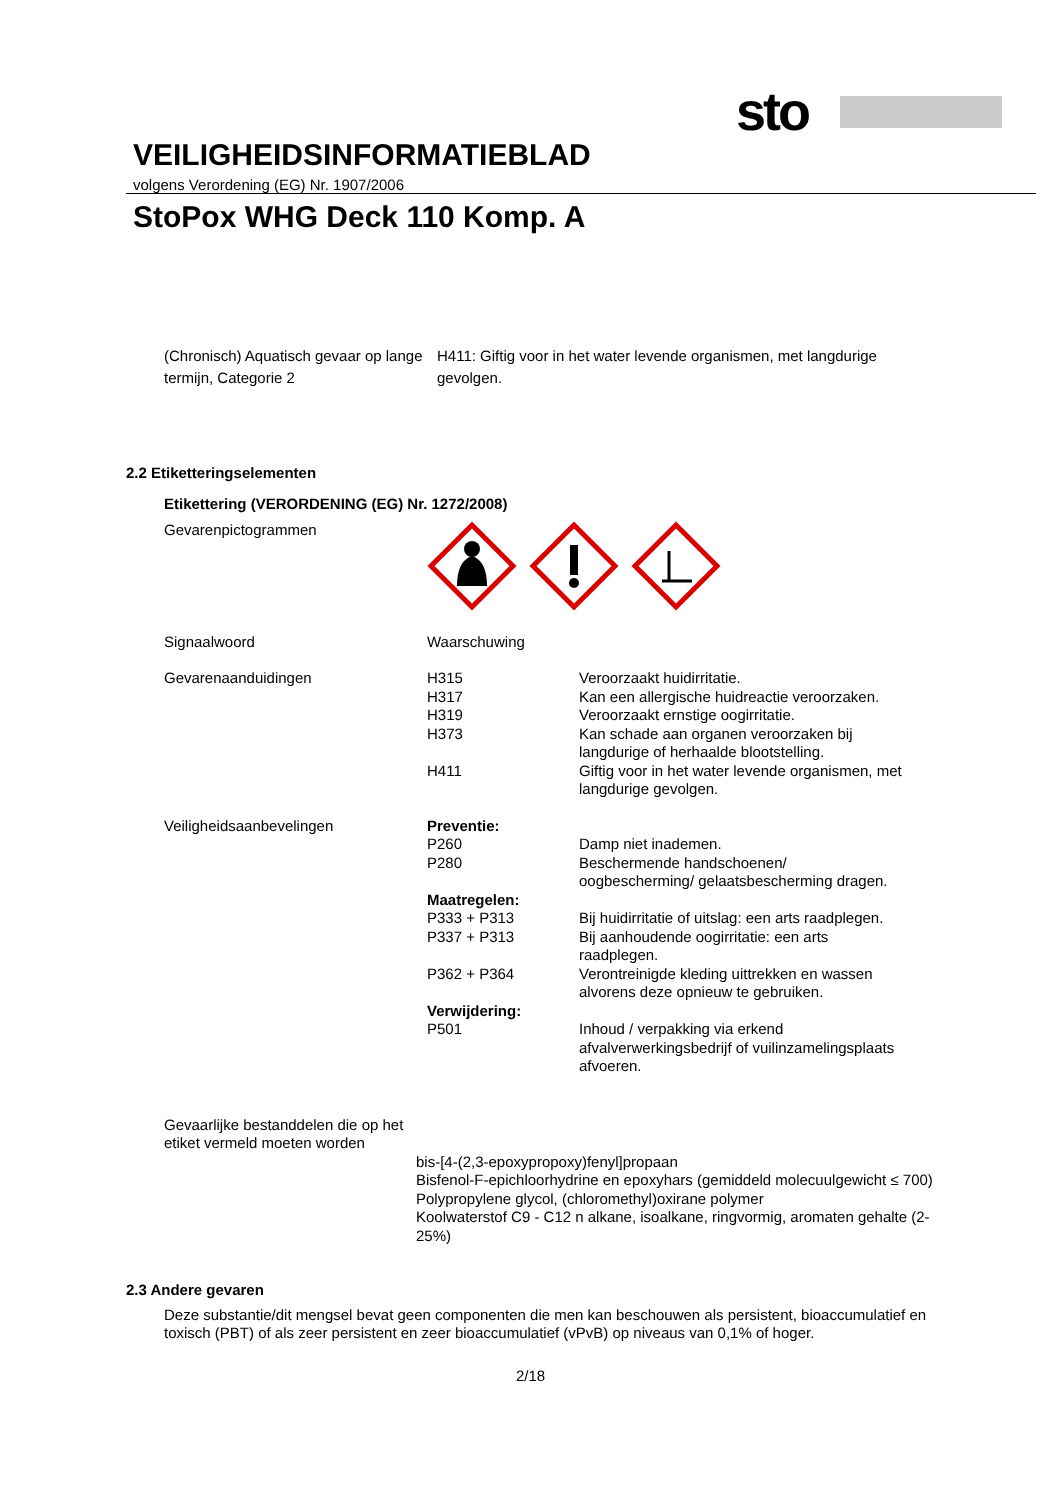sto
VEILIGHEIDSINFORMATIEBLAD
volgens Verordening (EG) Nr. 1907/2006
StoPox WHG Deck 110 Komp. A
| (Chronisch) Aquatisch gevaar op lange termijn, Categorie 2 | H411: Giftig voor in het water levende organismen, met langdurige gevolgen. |
2.2 Etiketteringselementen
Etikettering (VERORDENING (EG) Nr. 1272/2008)
| Gevarenpictogrammen | | |
| Signaalwoord | Waarschuwing | |
| Gevarenaanduidingen | H315 H317 H319 H373 H411 | Veroorzaakt huidirritatie. Kan een allergische huidreactie veroorzaken. Veroorzaakt ernstige oogirritatie. Kan schade aan organen veroorzaken bij langdurige of herhaalde blootstelling. Giftig voor in het water levende organismen, met langdurige gevolgen. |
| Veiligheidsaanbevelingen | Preventie: P260 P280 Maatregelen: P333 + P313 P337 + P313 P362 + P364 Verwijdering: P501 | Damp niet inademen. Beschermende handschoenen/ oogbescherming/ gelaatsbescherming dragen. Bij huidirritatie of uitslag: een arts raadplegen. Bij aanhoudende oogirritatie: een arts raadplegen. Verontreinigde kleding uittrekken en wassen alvorens deze opnieuw te gebruiken. Inhoud / verpakking via erkend afvalverwerkingsbedrijf of vuilinzamelingsplaats afvoeren. |
Gevaarlijke bestanddelen die op het etiket vermeld moeten worden
bis-[4-(2,3-epoxypropoxy)fenyl]propaan
Bisfenol-F-epichloorhydrine en epoxyhars (gemiddeld molecuulgewicht ≤ 700)
Polypropylene glycol, (chloromethyl)oxirane polymer
Koolwaterstof C9 - C12 n alkane, isoalkane, ringvormig, aromaten gehalte (2-25%)
2.3 Andere gevaren
Deze substantie/dit mengsel bevat geen componenten die men kan beschouwen als persistent, bioaccumulatief en toxisch (PBT) of als zeer persistent en zeer bioaccumulatief (vPvB) op niveaus van 0,1% of hoger.
2/18